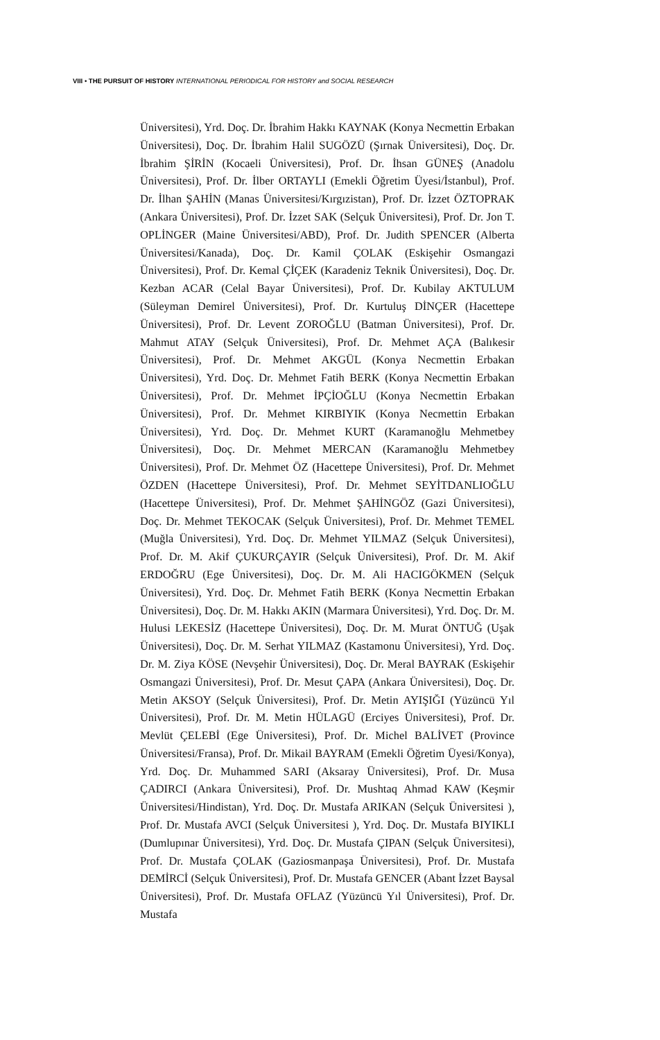VIII • THE PURSUIT OF HISTORY INTERNATIONAL PERIODICAL FOR HISTORY and SOCIAL RESEARCH
Üniversitesi), Yrd. Doç. Dr. İbrahim Hakkı KAYNAK (Konya Necmettin Erbakan Üniversitesi), Doç. Dr. İbrahim Halil SUGÖZÜ (Şırnak Üniversitesi), Doç. Dr. İbrahim ŞİRİN (Kocaeli Üniversitesi), Prof. Dr. İhsan GÜNEŞ (Anadolu Üniversitesi), Prof. Dr. İlber ORTAYLI (Emekli Öğretim Üyesi/İstanbul), Prof. Dr. İlhan ŞAHİN (Manas Üniversitesi/Kırgızistan), Prof. Dr. İzzet ÖZTOPRAK (Ankara Üniversitesi), Prof. Dr. İzzet SAK (Selçuk Üniversitesi), Prof. Dr. Jon T. OPLİNGER (Maine Üniversitesi/ABD), Prof. Dr. Judith SPENCER (Alberta Üniversitesi/Kanada), Doç. Dr. Kamil ÇOLAK (Eskişehir Osmangazi Üniversitesi), Prof. Dr. Kemal ÇİÇEK (Karadeniz Teknik Üniversitesi), Doç. Dr. Kezban ACAR (Celal Bayar Üniversitesi), Prof. Dr. Kubilay AKTULUM (Süleyman Demirel Üniversitesi), Prof. Dr. Kurtuluş DİNÇER (Hacettepe Üniversitesi), Prof. Dr. Levent ZOROĞLU (Batman Üniversitesi), Prof. Dr. Mahmut ATAY (Selçuk Üniversitesi), Prof. Dr. Mehmet AÇA (Balıkesir Üniversitesi), Prof. Dr. Mehmet AKGÜL (Konya Necmettin Erbakan Üniversitesi), Yrd. Doç. Dr. Mehmet Fatih BERK (Konya Necmettin Erbakan Üniversitesi), Prof. Dr. Mehmet İPÇİOĞLU (Konya Necmettin Erbakan Üniversitesi), Prof. Dr. Mehmet KIRBIYIK (Konya Necmettin Erbakan Üniversitesi), Yrd. Doç. Dr. Mehmet KURT (Karamanoğlu Mehmetbey Üniversitesi), Doç. Dr. Mehmet MERCAN (Karamanoğlu Mehmetbey Üniversitesi), Prof. Dr. Mehmet ÖZ (Hacettepe Üniversitesi), Prof. Dr. Mehmet ÖZDEN (Hacettepe Üniversitesi), Prof. Dr. Mehmet SEYİTDANLIOĞLU (Hacettepe Üniversitesi), Prof. Dr. Mehmet ŞAHİNGÖZ (Gazi Üniversitesi), Doç. Dr. Mehmet TEKOCAK (Selçuk Üniversitesi), Prof. Dr. Mehmet TEMEL (Muğla Üniversitesi), Yrd. Doç. Dr. Mehmet YILMAZ (Selçuk Üniversitesi), Prof. Dr. M. Akif ÇUKURÇAYIR (Selçuk Üniversitesi), Prof. Dr. M. Akif ERDOĞRU (Ege Üniversitesi), Doç. Dr. M. Ali HACIGÖKMEN (Selçuk Üniversitesi), Yrd. Doç. Dr. Mehmet Fatih BERK (Konya Necmettin Erbakan Üniversitesi), Doç. Dr. M. Hakkı AKIN (Marmara Üniversitesi), Yrd. Doç. Dr. M. Hulusi LEKESİZ (Hacettepe Üniversitesi), Doç. Dr. M. Murat ÖNTUĞ (Uşak Üniversitesi), Doç. Dr. M. Serhat YILMAZ (Kastamonu Üniversitesi), Yrd. Doç. Dr. M. Ziya KÖSE (Nevşehir Üniversitesi), Doç. Dr. Meral BAYRAK (Eskişehir Osmangazi Üniversitesi), Prof. Dr. Mesut ÇAPA (Ankara Üniversitesi), Doç. Dr. Metin AKSOY (Selçuk Üniversitesi), Prof. Dr. Metin AYIŞIĞI (Yüzüncü Yıl Üniversitesi), Prof. Dr. M. Metin HÜLAGÜ (Erciyes Üniversitesi), Prof. Dr. Mevlüt ÇELEBİ (Ege Üniversitesi), Prof. Dr. Michel BALİVET (Province Üniversitesi/Fransa), Prof. Dr. Mikail BAYRAM (Emekli Öğretim Üyesi/Konya), Yrd. Doç. Dr. Muhammed SARI (Aksaray Üniversitesi), Prof. Dr. Musa ÇADIRCI (Ankara Üniversitesi), Prof. Dr. Mushtaq Ahmad KAW (Keşmir Üniversitesi/Hindistan), Yrd. Doç. Dr. Mustafa ARIKAN (Selçuk Üniversitesi ), Prof. Dr. Mustafa AVCI (Selçuk Üniversitesi ), Yrd. Doç. Dr. Mustafa BIYIKLI (Dumlupınar Üniversitesi), Yrd. Doç. Dr. Mustafa ÇIPAN (Selçuk Üniversitesi), Prof. Dr. Mustafa ÇOLAK (Gaziosmanpaşa Üniversitesi), Prof. Dr. Mustafa DEMİRCİ (Selçuk Üniversitesi), Prof. Dr. Mustafa GENCER (Abant İzzet Baysal Üniversitesi), Prof. Dr. Mustafa OFLAZ (Yüzüncü Yıl Üniversitesi), Prof. Dr. Mustafa